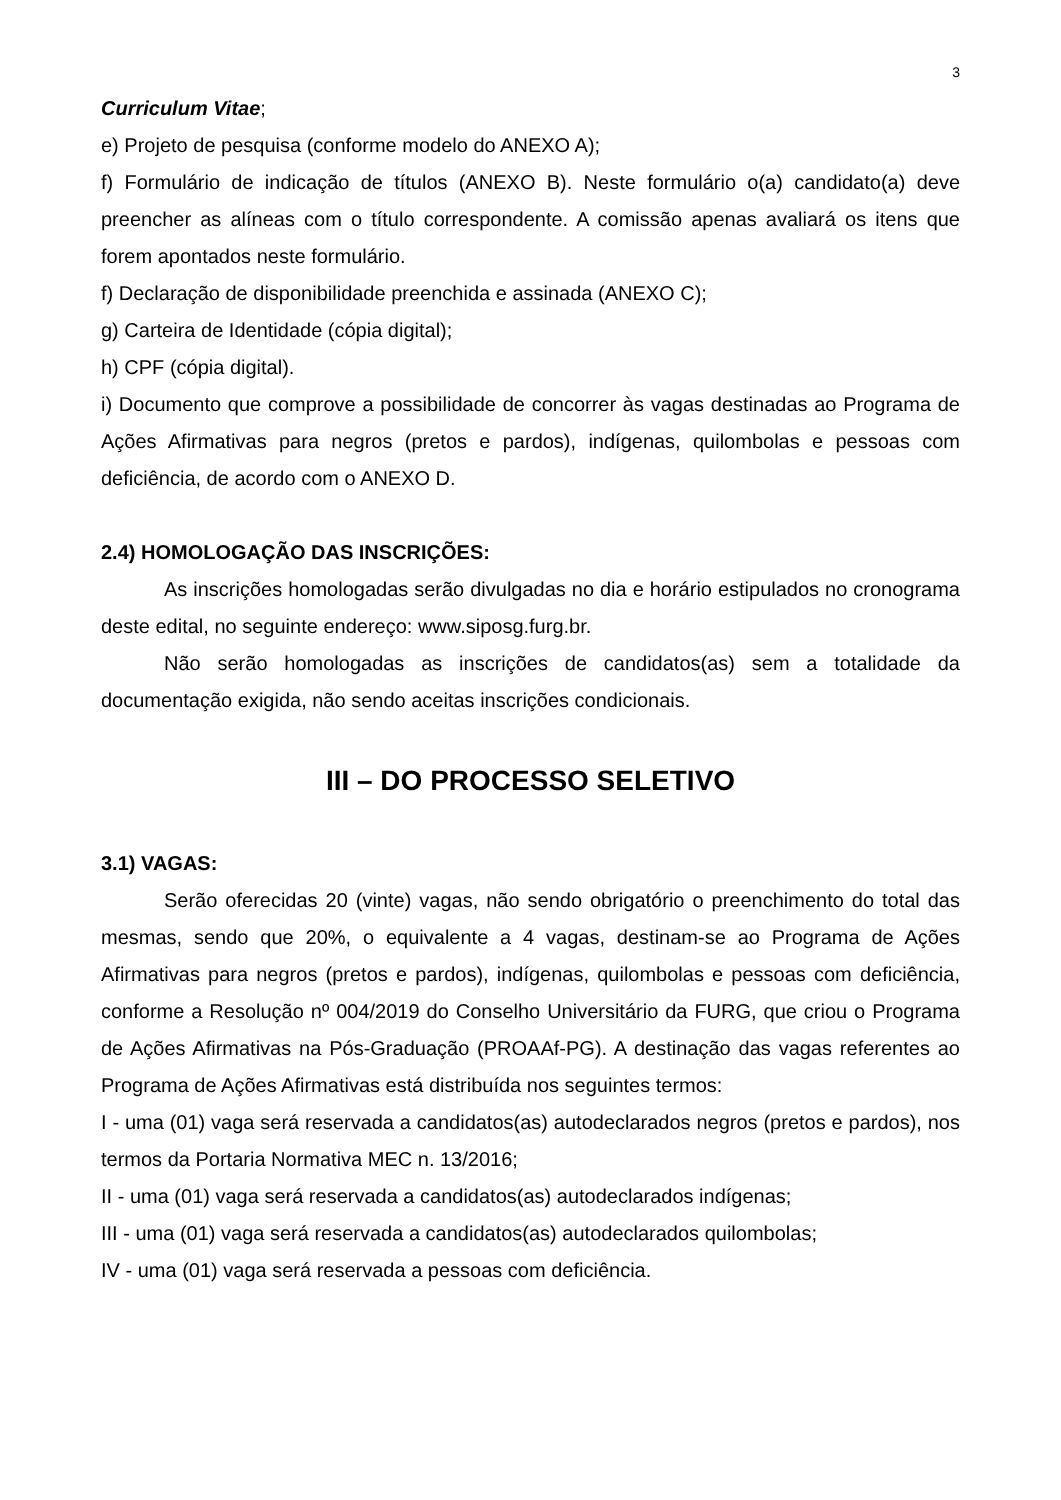3
Curriculum Vitae;
e) Projeto de pesquisa (conforme modelo do ANEXO A);
f) Formulário de indicação de títulos (ANEXO B). Neste formulário o(a) candidato(a) deve preencher as alíneas com o título correspondente. A comissão apenas avaliará os itens que forem apontados neste formulário.
f) Declaração de disponibilidade preenchida e assinada (ANEXO C);
g) Carteira de Identidade (cópia digital);
h) CPF (cópia digital).
i) Documento que comprove a possibilidade de concorrer às vagas destinadas ao Programa de Ações Afirmativas para negros (pretos e pardos), indígenas, quilombolas e pessoas com deficiência, de acordo com o ANEXO D.
2.4) HOMOLOGAÇÃO DAS INSCRIÇÕES:
As inscrições homologadas serão divulgadas no dia e horário estipulados no cronograma deste edital, no seguinte endereço: www.siposg.furg.br.
Não serão homologadas as inscrições de candidatos(as) sem a totalidade da documentação exigida, não sendo aceitas inscrições condicionais.
III – DO PROCESSO SELETIVO
3.1) VAGAS:
Serão oferecidas 20 (vinte) vagas, não sendo obrigatório o preenchimento do total das mesmas, sendo que 20%, o equivalente a 4 vagas, destinam-se ao Programa de Ações Afirmativas para negros (pretos e pardos), indígenas, quilombolas e pessoas com deficiência, conforme a Resolução nº 004/2019 do Conselho Universitário da FURG, que criou o Programa de Ações Afirmativas na Pós-Graduação (PROAAf-PG). A destinação das vagas referentes ao Programa de Ações Afirmativas está distribuída nos seguintes termos:
I - uma (01) vaga será reservada a candidatos(as) autodeclarados negros (pretos e pardos), nos termos da Portaria Normativa MEC n. 13/2016;
II - uma (01) vaga será reservada a candidatos(as) autodeclarados indígenas;
III - uma (01) vaga será reservada a candidatos(as) autodeclarados quilombolas;
IV - uma (01) vaga será reservada a pessoas com deficiência.